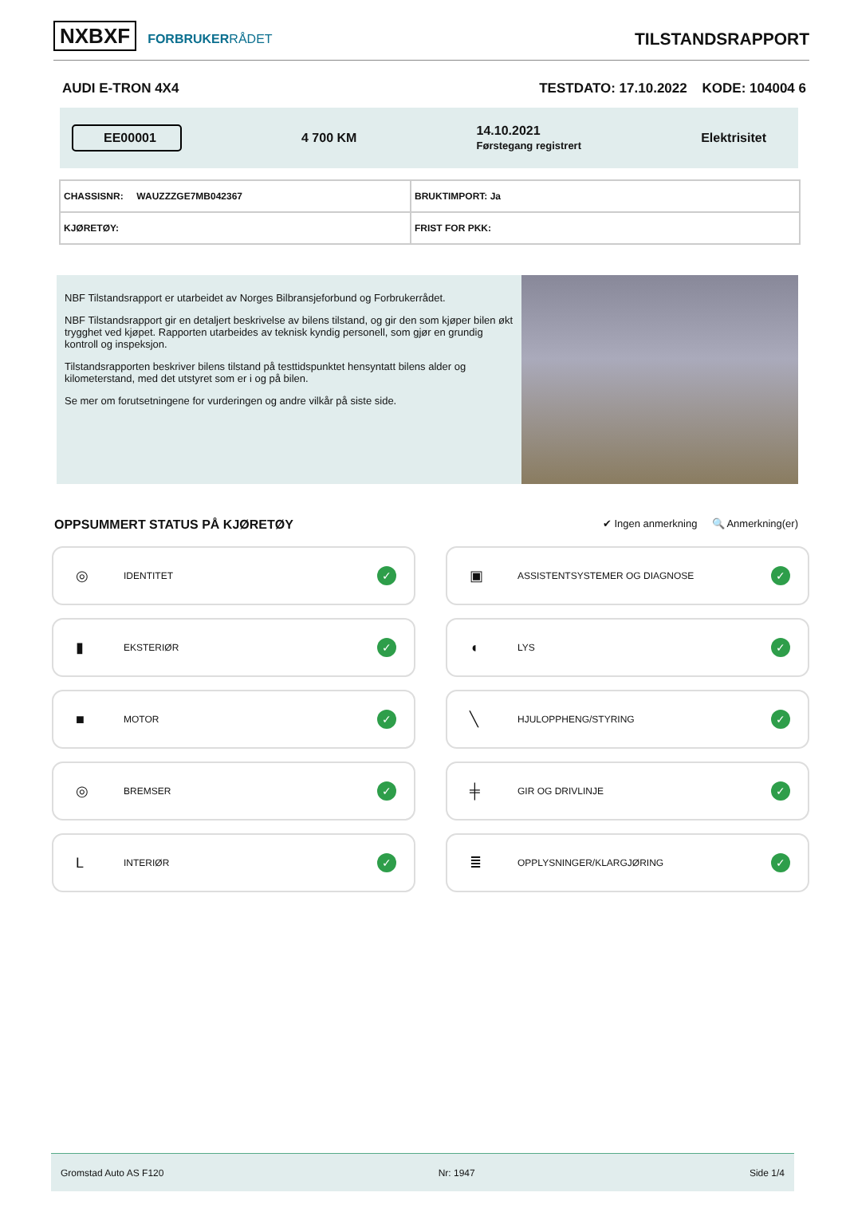NXBXF FORBRUKERRÅDET
TILSTANDSRAPPORT
AUDI E-TRON 4X4 TESTDATO: 17.10.2022 KODE: 104004 6
EE00001 4 700 KM 14.10.2021
Førstegang registrert Elektrisitet
| CHASSISNR: WAUZZZGE7MB042367 | BRUKTIMPORT: Ja |
| KJØRETØY: | FRIST FOR PKK: |
NBF Tilstandsrapport er utarbeidet av Norges Bilbransjeforbund og Forbrukerrådet.
NBF Tilstandsrapport gir en detaljert beskrivelse av bilens tilstand, og gir den som kjøper bilen økt trygghet ved kjøpet. Rapporten utarbeides av teknisk kyndig personell, som gjør en grundig kontroll og inspeksjon.
Tilstandsrapporten beskriver bilens tilstand på testtidspunktet hensyntatt bilens alder og kilometerstand, med det utstyret som er i og på bilen.
Se mer om forutsetningene for vurderingen og andre vilkår på siste side.
OPPSUMMERT STATUS PÅ KJØRETØY ✔ Ingen anmerkning 🔍 Anmerkning(er)
◎ IDENTITET ✓
▣ ASSISTENTSYSTEMER OG DIAGNOSE ✓
▮ EKSTERIØR ✓
◖ LYS ✓
■ MOTOR ✓
╲ HJULOPPHENG/STYRING ✓
◎ BREMSER ✓
╪ GIR OG DRIVLINJE ✓
L INTERIØR ✓
≣ OPPLYSNINGER/KLARGJØRING ✓
Gromstad Auto AS F120 Nr: 1947 Side 1/4